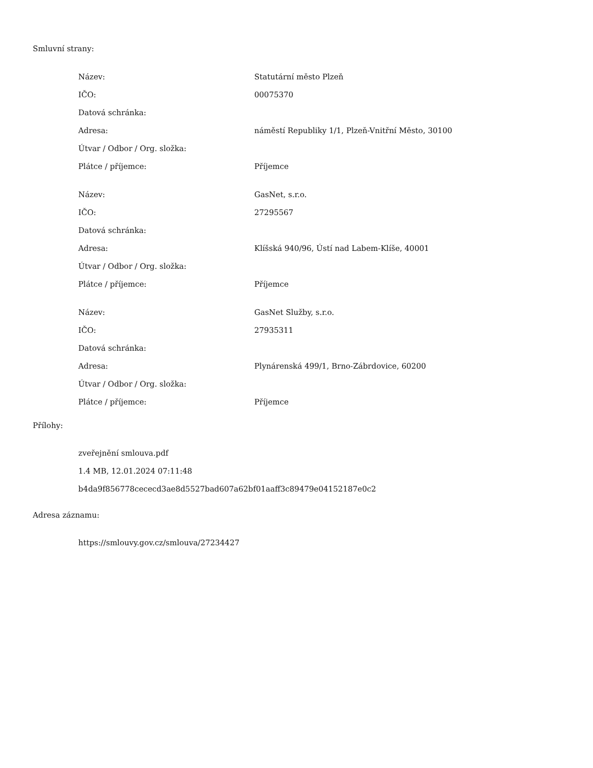Smluvní strany:
| Název: | Statutární město Plzeň |
| IČO: | 00075370 |
| Datová schránka: | |
| Adresa: | náměstí Republiky 1/1, Plzeň-Vnitřní Město, 30100 |
| Útvar / Odbor / Org. složka: | |
| Plátce / příjemce: | Příjemce |
| Název: | GasNet, s.r.o. |
| IČO: | 27295567 |
| Datová schránka: | |
| Adresa: | Klíšská 940/96, Ústí nad Labem-Klíše, 40001 |
| Útvar / Odbor / Org. složka: | |
| Plátce / příjemce: | Příjemce |
| Název: | GasNet Služby, s.r.o. |
| IČO: | 27935311 |
| Datová schránka: | |
| Adresa: | Plynárenská 499/1, Brno-Zábrdovice, 60200 |
| Útvar / Odbor / Org. složka: | |
| Plátce / příjemce: | Příjemce |
Přílohy:
zveřejnění smlouva.pdf
1.4 MB, 12.01.2024 07:11:48
b4da9f856778cececd3ae8d5527bad607a62bf01aaff3c89479e04152187e0c2
Adresa záznamu:
https://smlouvy.gov.cz/smlouva/27234427